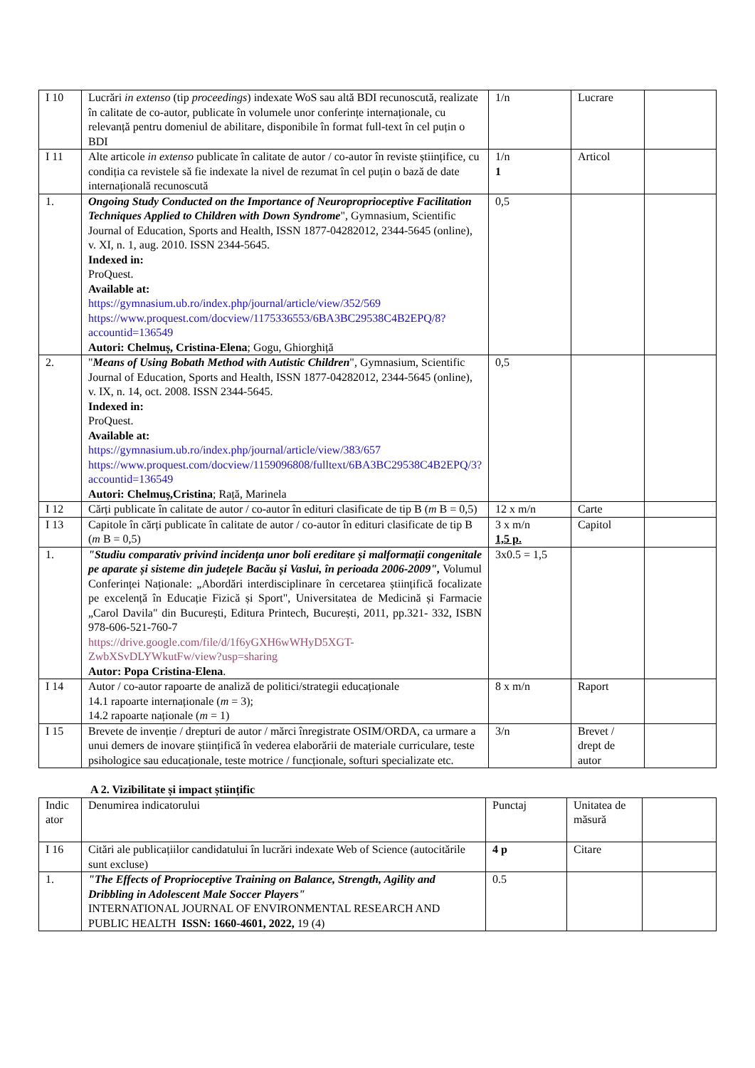| I 10 | Lucrări in extenso (tip proceedings ) indexate WoS sau altă BDI recunoscută, realizate în calitate de co-autor, publicate în volumele unor conferințe internaționale, cu relevanță pentru domeniul de abilitare, disponibile în format full-text în cel puțin o BDI | 1/n | Lucrare | |
| I 11 | Alte articole in extenso publicate în calitate de autor / co-autor în reviste științifice, cu condiția ca revistele să fie indexate la nivel de rezumat în cel puțin o bază de date internațională recunoscută | 1/n 1 | Articol | |
| 1. | Ongoing Study Conducted on the Importance of Neuroproprioceptive Facilitation Techniques Applied to Children with Down Syndrome ", Gymnasium, Scientific Journal of Education, Sports and Health, ISSN 1877-04282012, 2344-5645 (online), v. XI, n. 1, aug. 2010. ISSN 2344-5645. Indexed in: ProQuest. Available at: https://gymnasium.ub.ro/index.php/journal/article/view/352/569 https://www.proquest.com/docview/1175336553/6BA3BC29538C4B2EPQ/8?accountid=136549 Autori: Chelmuș, Cristina-Elena ; Gogu, Ghiorghiță | 0,5 | | |
| 2. | " Means of Using Bobath Method with Autistic Children ", Gymnasium, Scientific Journal of Education, Sports and Health, ISSN 1877-04282012, 2344-5645 (online), v. IX, n. 14, oct. 2008. ISSN 2344-5645. Indexed in: ProQuest. Available at: https://gymnasium.ub.ro/index.php/journal/article/view/383/657 https://www.proquest.com/docview/1159096808/fulltext/6BA3BC29538C4B2EPQ/3?accountid=136549 Autori: Chelmuș,Cristina ; Rață, Marinela | 0,5 | | |
| I 12 | Cărți publicate în calitate de autor / co-autor în edituri clasificate de tip B ( m B = 0,5) | 12 x m/n | Carte | |
| I 13 | Capitole în cărți publicate în calitate de autor / co-autor în edituri clasificate de tip B ( m B = 0,5) | 3 x m/n 1,5 p. | Capitol | |
| 1. | "Studiu comparativ privind incidența unor boli ereditare și malformații congenitale pe aparate și sisteme din județele Bacău și Vaslui, în perioada 2006-2009", Volumul Conferinței Naționale: „Abordări interdisciplinare în cercetarea științifică focalizate pe excelență în Educație Fizică și Sport", Universitatea de Medicină și Farmacie „Carol Davila" din București, Editura Printech, București, 2011, pp.321- 332, ISBN 978-606-521-760-7 https://drive.google.com/file/d/1f6yGXH6wWHyD5XGT-ZwbXSvDLYWkutFw/view?usp=sharing Autor: Popa Cristina-Elena . | 3x0.5 = 1,5 | | |
| I 14 | Autor / co-autor rapoarte de analiză de politici/strategii educaționale 14.1 rapoarte internaționale ( m = 3); 14.2 rapoarte naționale ( m = 1) | 8 x m/n | Raport | |
| I 15 | Brevete de invenție / drepturi de autor / mărci înregistrate OSIM/ORDA, ca urmare a unui demers de inovare științifică în vederea elaborării de materiale curriculare, teste psihologice sau educaționale, teste motrice / funcționale, softuri specializate etc. | 3/n | Brevet / drept de autor | |
A 2. Vizibilitate și impact științific
| Indic ator | Denumirea indicatorului | Punctaj | Unitatea de măsură | |
| I 16 | Citări ale publicațiilor candidatului în lucrări indexate Web of Science (autocitările sunt excluse) | 4 p | Citare | |
| 1. | "The Effects of Proprioceptive Training on Balance, Strength, Agility and Dribbling in Adolescent Male Soccer Players" INTERNATIONAL JOURNAL OF ENVIRONMENTAL RESEARCH AND PUBLIC HEALTH ISSN: 1660-4601, 2022, 19 (4) | 0.5 | | |